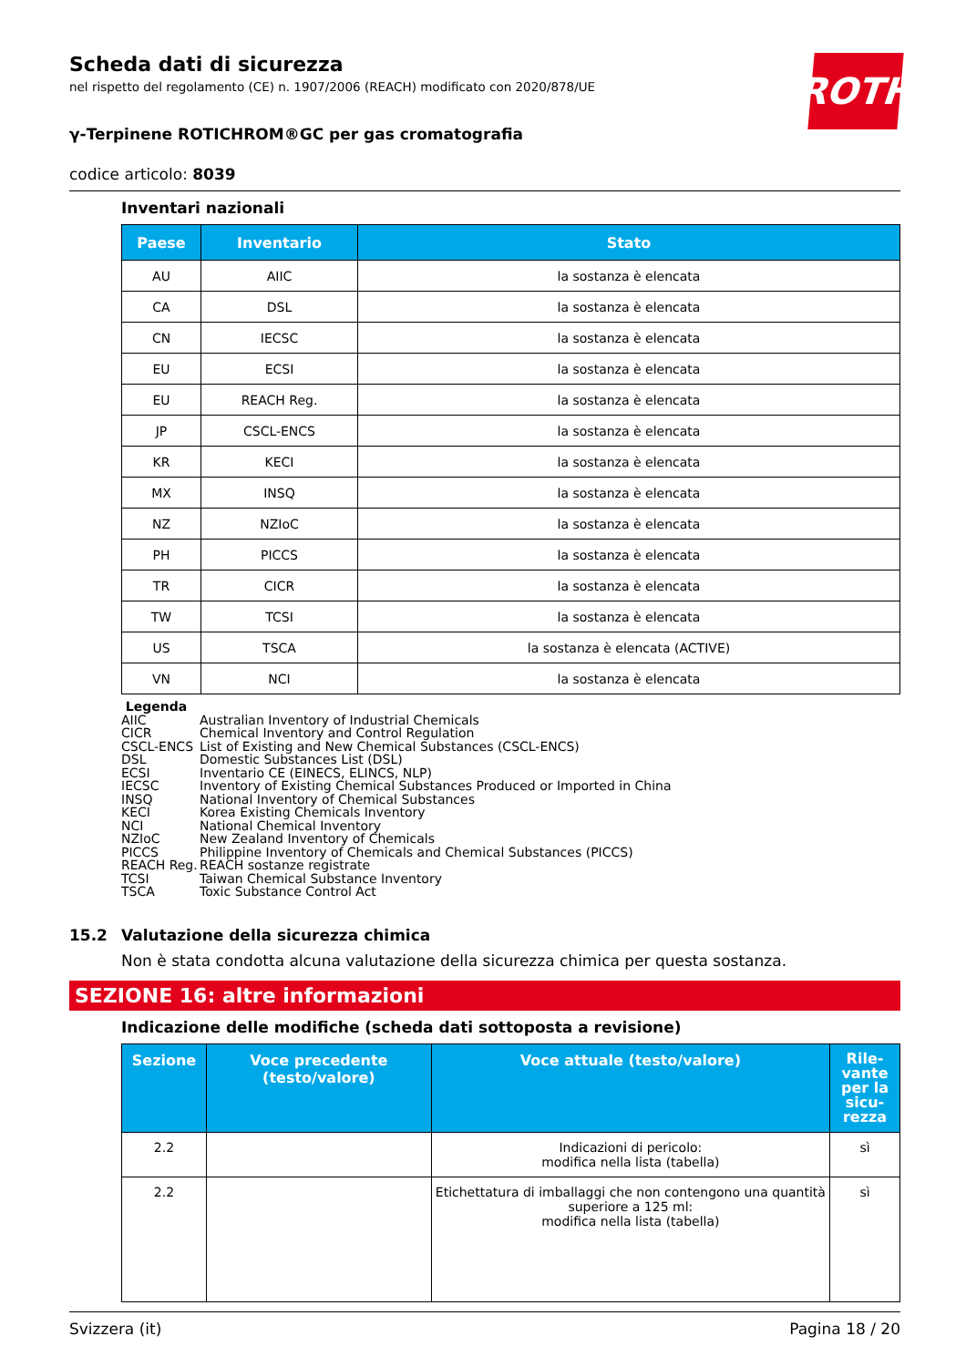ROTH
Scheda dati di sicurezza
nel rispetto del regolamento (CE) n. 1907/2006 (REACH) modificato con 2020/878/UE
γ-Terpinene ROTICHROM®GC per gas cromatografia
codice articolo: 8039
Inventari nazionali
| Paese | Inventario | Stato |
| --- | --- | --- |
| AU | AIIC | la sostanza è elencata |
| CA | DSL | la sostanza è elencata |
| CN | IECSC | la sostanza è elencata |
| EU | ECSI | la sostanza è elencata |
| EU | REACH Reg. | la sostanza è elencata |
| JP | CSCL-ENCS | la sostanza è elencata |
| KR | KECI | la sostanza è elencata |
| MX | INSQ | la sostanza è elencata |
| NZ | NZIoC | la sostanza è elencata |
| PH | PICCS | la sostanza è elencata |
| TR | CICR | la sostanza è elencata |
| TW | TCSI | la sostanza è elencata |
| US | TSCA | la sostanza è elencata (ACTIVE) |
| VN | NCI | la sostanza è elencata |
Legenda
AIIC Australian Inventory of Industrial Chemicals
CICR Chemical Inventory and Control Regulation
CSCL-ENCS List of Existing and New Chemical Substances (CSCL-ENCS)
DSL Domestic Substances List (DSL)
ECSI Inventario CE (EINECS, ELINCS, NLP)
IECSC Inventory of Existing Chemical Substances Produced or Imported in China
INSQ National Inventory of Chemical Substances
KECI Korea Existing Chemicals Inventory
NCI National Chemical Inventory
NZIoC New Zealand Inventory of Chemicals
PICCS Philippine Inventory of Chemicals and Chemical Substances (PICCS)
REACH Reg. REACH sostanze registrate
TCSI Taiwan Chemical Substance Inventory
TSCA Toxic Substance Control Act
15.2 Valutazione della sicurezza chimica
Non è stata condotta alcuna valutazione della sicurezza chimica per questa sostanza.
SEZIONE 16: altre informazioni
Indicazione delle modifiche (scheda dati sottoposta a revisione)
| Sezione | Voce precedente (testo/valore) | Voce attuale (testo/valore) | Rile- vante per la sicu- rezza |
| --- | --- | --- | --- |
| 2.2 | | Indicazioni di pericolo: modifica nella lista (tabella) | sì |
| 2.2 | | Etichettatura di imballaggi che non contengono una quantità superiore a 125 ml: modifica nella lista (tabella) | sì |
Svizzera (it) Pagina 18 / 20